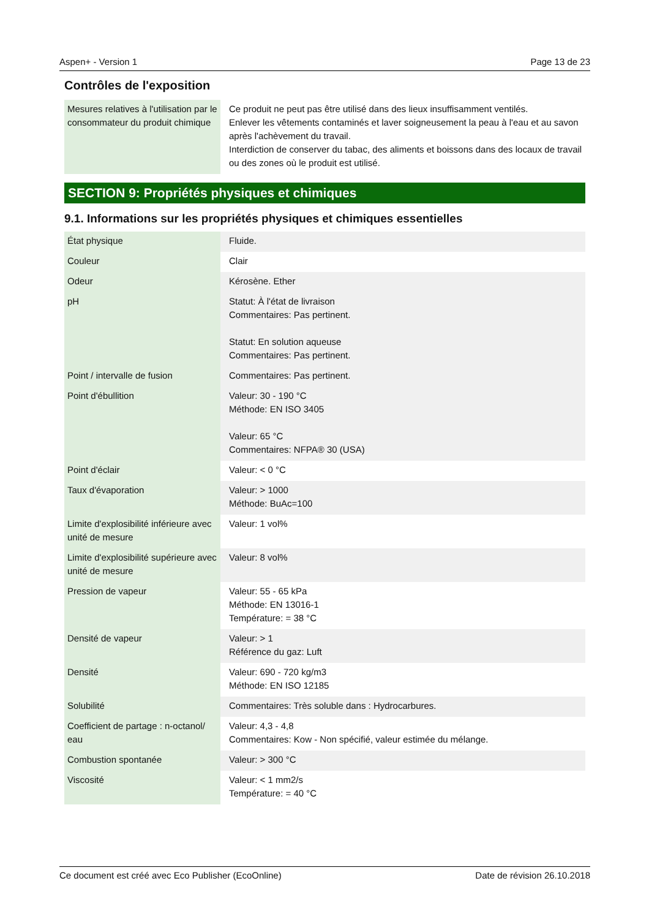Aspen+ - Version 1 Page 13 de 23
Contrôles de l'exposition
| Mesures relatives à l'utilisation par le consommateur du produit chimique | Ce produit ne peut pas être utilisé dans des lieux insuffisamment ventilés. Enlever les vêtements contaminés et laver soigneusement la peau à l'eau et au savon après l'achèvement du travail. Interdiction de conserver du tabac, des aliments et boissons dans des locaux de travail ou des zones où le produit est utilisé. |
SECTION 9: Propriétés physiques et chimiques
9.1. Informations sur les propriétés physiques et chimiques essentielles
| État physique | Fluide. |
| Couleur | Clair |
| Odeur | Kérosène. Ether |
| pH | Statut: À l'état de livraison Commentaires: Pas pertinent. Statut: En solution aqueuse Commentaires: Pas pertinent. |
| Point / intervalle de fusion | Commentaires: Pas pertinent. |
| Point d'ébullition | Valeur: 30 - 190 °C Méthode: EN ISO 3405 Valeur: 65 °C Commentaires: NFPA® 30 (USA) |
| Point d'éclair | Valeur: < 0 °C |
| Taux d'évaporation | Valeur: > 1000 Méthode: BuAc=100 |
| Limite d'explosibilité inférieure avec unité de mesure | Valeur: 1 vol% |
| Limite d'explosibilité supérieure avec unité de mesure | Valeur: 8 vol% |
| Pression de vapeur | Valeur: 55 - 65 kPa Méthode: EN 13016-1 Température: = 38 °C |
| Densité de vapeur | Valeur: > 1 Référence du gaz: Luft |
| Densité | Valeur: 690 - 720 kg/m3 Méthode: EN ISO 12185 |
| Solubilité | Commentaires: Très soluble dans : Hydrocarbures. |
| Coefficient de partage : n-octanol/ eau | Valeur: 4,3 - 4,8 Commentaires: Kow - Non spécifié, valeur estimée du mélange. |
| Combustion spontanée | Valeur: > 300 °C |
| Viscosité | Valeur: < 1 mm2/s Température: = 40 °C |
Ce document est créé avec Eco Publisher (EcoOnline) Date de révision 26.10.2018